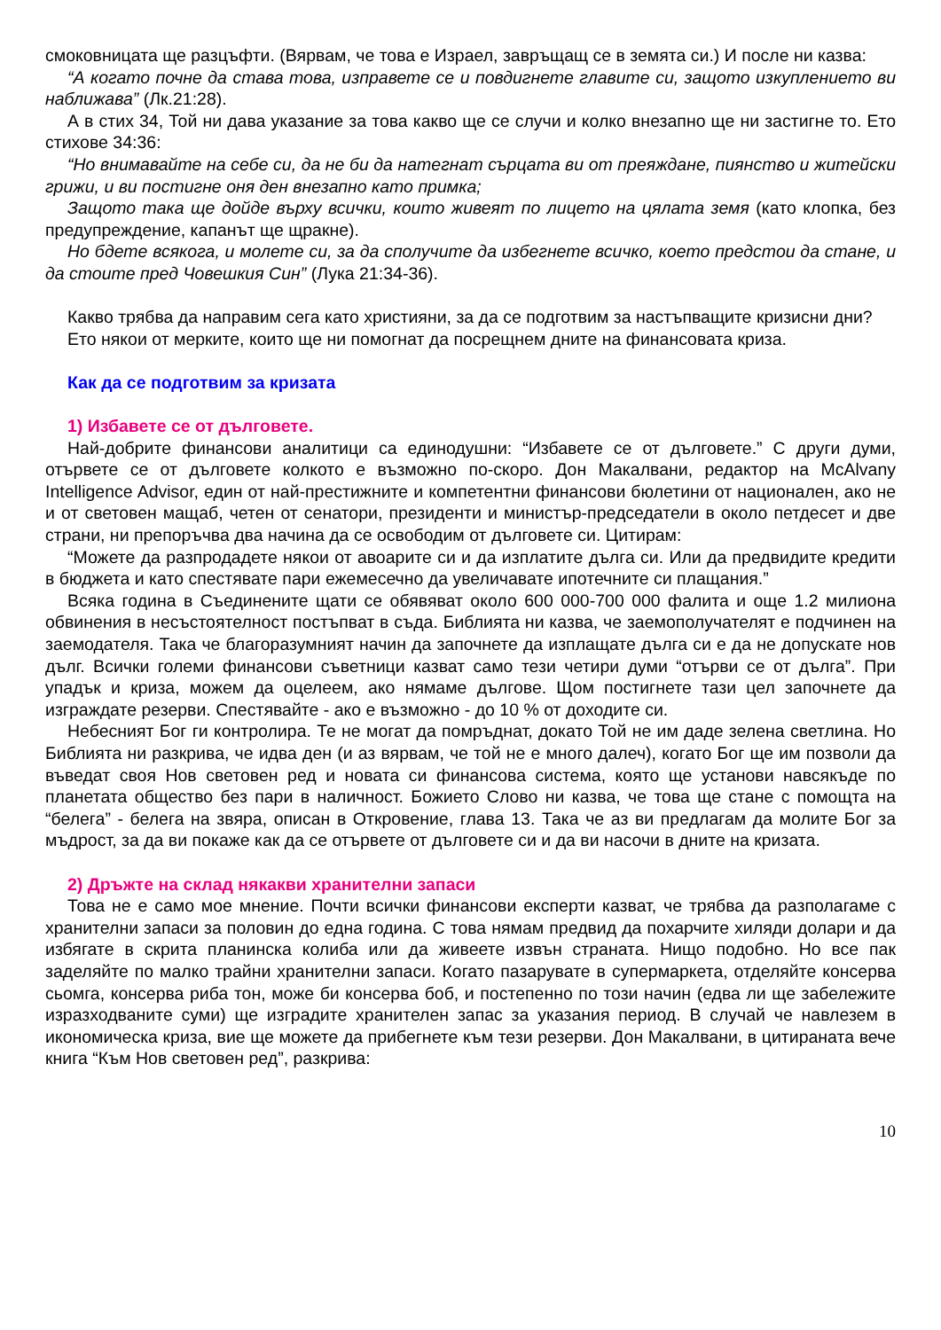смоковницата ще разцъфти. (Вярвам, че това е Израел, завръщащ се в земята си.) И после ни казва:
“А когато почне да става това, изправете се и повдигнете главите си, защото изкуплението ви наближава” (Лк.21:28).
А в стих 34, Той ни дава указание за това какво ще се случи и колко внезапно ще ни застигне то. Ето стихове 34:36:
“Но внимавайте на себе си, да не би да натегнат сърцата ви от преяждане, пиянство и житейски грижи, и ви постигне оня ден внезапно като примка;
Защото така ще дойде върху всички, които живеят по лицето на цялата земя (като клопка, без предупреждение, капанът ще щракне).
Но бдете всякога, и молете си, за да сполучите да избегнете всичко, което предстои да стане, и да стоите пред Човешкия Син” (Лука 21:34-36).
Какво трябва да направим сега като християни, за да се подготвим за настъпващите кризисни дни?
Ето някои от мерките, които ще ни помогнат да посрещнем дните на финансовата криза.
Как да се подготвим за кризата
1) Избавете се от дълговете.
Най-добрите финансови аналитици са единодушни: “Избавете се от дълговете.” С други думи, отървете се от дълговете колкото е възможно по-скоро. Дон Макалвани, редактор на McAlvany Intelligence Advisor, един от най-престижните и компетентни финансови бюлетини от национален, ако не и от световен мащаб, четен от сенатори, президенти и министър-председатели в около петдесет и две страни, ни препоръчва два начина да се освободим от дълговете си. Цитирам:
“Можете да разпродадете някои от авоарите си и да изплатите дълга си. Или да предвидите кредити в бюджета и като спестявате пари ежемесечно да увеличавате ипотечните си плащания.”
Всяка година в Съединените щати се обявяват около 600 000-700 000 фалита и още 1.2 милиона обвинения в несъстоятелност постъпват в съда. Библията ни казва, че заемополучателят е подчинен на заемодателя. Така че благоразумният начин да започнете да изплащате дълга си е да не допускате нов дълг. Всички големи финансови съветници казват само тези четири думи “отърви се от дълга”. При упадък и криза, можем да оцелеем, ако нямаме дългове. Щом постигнете тази цел започнете да изграждате резерви. Спестявайте - ако е възможно - до 10 % от доходите си.
Небесният Бог ги контролира. Те не могат да помръднат, докато Той не им даде зелена светлина. Но Библията ни разкрива, че идва ден (и аз вярвам, че той не е много далеч), когато Бог ще им позволи да въведат своя Нов световен ред и новата си финансова система, която ще установи навсякъде по планетата общество без пари в наличност. Божието Слово ни казва, че това ще стане с помощта на “белега” - белега на звяра, описан в Откровение, глава 13. Така че аз ви предлагам да молите Бог за мъдрост, за да ви покаже как да се отървете от дълговете си и да ви насочи в дните на кризата.
2) Дръжте на склад някакви хранителни запаси
Това не е само мое мнение. Почти всички финансови експерти казват, че трябва да разполагаме с хранителни запаси за половин до една година. С това нямам предвид да похарчите хиляди долари и да избягате в скрита планинска колиба или да живеете извън страната. Нищо подобно. Но все пак заделяйте по малко трайни хранителни запаси. Когато пазарувате в супермаркета, отделяйте консерва сьомга, консерва риба тон, може би консерва боб, и постепенно по този начин (едва ли ще забележите изразходваните суми) ще изградите хранителен запас за указания период. В случай че навлезем в икономическа криза, вие ще можете да прибегнете към тези резерви. Дон Макалвани, в цитираната вече книга “Към Нов световен ред”, разкрива:
10